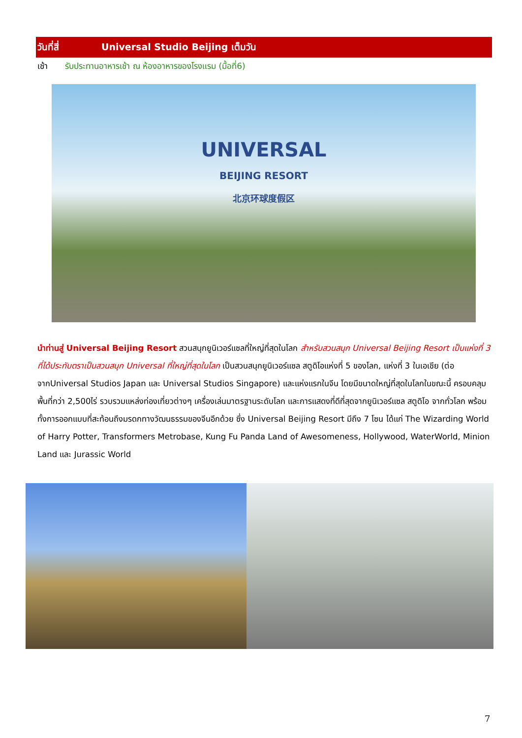วันที่สี่ Universal Studio Beijing เต็มวัน
เช้า รับประทานอาหารเช้า ณ ห้องอาหารของโรงแรม (มื้อที่6)
UNIVERSAL
BEIJING RESORT
北京环球度假区
นำท่านสู่ Universal Beijing Resort สวนสนุกยูนิเวอร์แซลที่ใหญ่ที่สุดในโลก สำหรับสวนสนุก Universal Beijing Resort เป็นแห่งที่ 3 ที่ได้ประทับตราเป็นสวนสนุก Universal ที่ใหญ่ที่สุดในโลก เป็นสวนสนุกยูนิเวอร์แซล สตูดิโอแห่งที่ 5 ของโลก, แห่งที่ 3 ในเอเชีย (ต่อจากUniversal Studios Japan และ Universal Studios Singapore) และแห่งแรกในจีน โดยมีขนาดใหญ่ที่สุดในโลกในขณะนี้ ครอบคลุมพื้นที่กว่า 2,500ไร่ รวบรวมแหล่งท่องเที่ยวต่างๆ เครื่องเล่นมาตรฐานระดับโลก และการแสดงที่ดีที่สุดจากยูนิเวอร์แซล สตูดิโอ จากทั่วโลก พร้อมทั้งการออกแบบที่สะท้อนถึงมรดกทางวัฒนธรรมของจีนอีกด้วย ซึ่ง Universal Beijing Resort มีถึง 7 โซน ได้แก่ The Wizarding World of Harry Potter, Transformers Metrobase, Kung Fu Panda Land of Awesomeness, Hollywood, WaterWorld, Minion Land และ Jurassic World
7